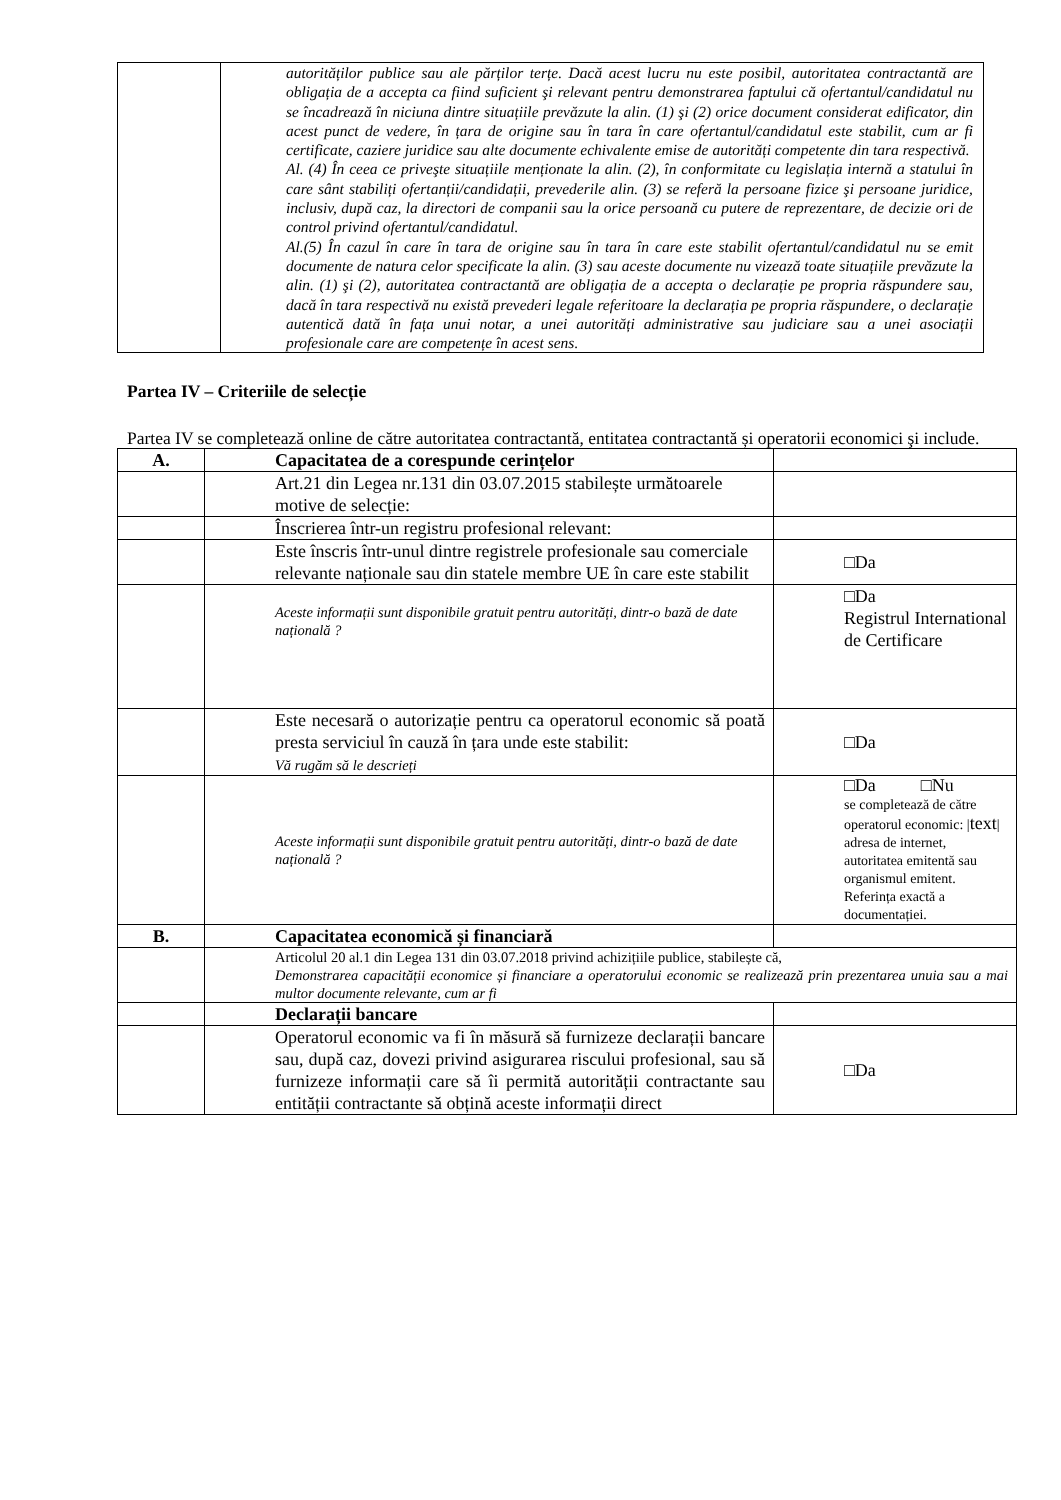| | autorităților publice sau ale părților terțe. Dacă acest lucru nu este posibil, autoritatea contractantă are obligația de a accepta ca fiind suficient şi relevant pentru demonstrarea faptului că ofertantul/candidatul nu se încadrează în niciuna dintre situațiile prevăzute la alin. (1) şi (2) orice document considerat edificator, din acest punct de vedere, în țara de origine sau în tara în care ofertantul/candidatul este stabilit, cum ar fi certificate, caziere juridice sau alte documente echivalente emise de autorități competente din tara respectivă. Al. (4) În ceea ce priveşte situațiile menționate la alin. (2), în conformitate cu legislația internă a statului în care sânt stabiliți ofertanții/candidații, prevederile alin. (3) se referă la persoane fizice şi persoane juridice, inclusiv, după caz, la directori de companii sau la orice persoană cu putere de reprezentare, de decizie ori de control privind ofertantul/candidatul. Al.(5) În cazul în care în tara de origine sau în tara în care este stabilit ofertantul/candidatul nu se emit documente de natura celor specificate la alin. (3) sau aceste documente nu vizează toate situațiile prevăzute la alin. (1) şi (2), autoritatea contractantă are obligația de a accepta o declarație pe propria răspundere sau, dacă în tara respectivă nu există prevederi legale referitoare la declarația pe propria răspundere, o declarație autentică dată în fața unui notar, a unei autorități administrative sau judiciare sau a unei asociații profesionale care are competențe în acest sens. |
Partea IV – Criteriile de selecție
Partea IV se completează online de către autoritatea contractantă, entitatea contractantă și operatorii economici şi include.
| A. | Capacitatea de a corespunde cerințelor | |
| | Art.21 din Legea nr.131 din 03.07.2015 stabilește următoarele motive de selecție: | |
| | Înscrierea într-un registru profesional relevant: | |
| | Este înscris într-unul dintre registrele profesionale sau comerciale relevante naționale sau din statele membre UE în care este stabilit | □Da |
| | Aceste informații sunt disponibile gratuit pentru autorități, dintr-o bază de date națională ? | □Da Registrul International de Certificare |
| | Este necesară o autorizație pentru ca operatorul economic să poată presta serviciul în cauză în țara unde este stabilit: Vă rugăm să le descrieți | □Da |
| | Aceste informații sunt disponibile gratuit pentru autorități, dintr-o bază de date națională ? | □Da □Nu se completează de către operatorul economic: / text / adresa de internet, autoritatea emitentă sau organismul emitent. Referința exactă a documentației. |
| B. | Capacitatea economică și financiară | |
| | Articolul 20 al.1 din Legea 131 din 03.07.2018 privind achizițiile publice, stabilește că, Demonstrarea capacității economice și financiare a operatorului economic se realizează prin prezentarea unuia sau a mai multor documente relevante, cum ar fi | |
| | Declarații bancare | |
| | Operatorul economic va fi în măsură să furnizeze declarații bancare sau, după caz, dovezi privind asigurarea riscului profesional, sau să furnizeze informații care să îi permită autorității contractante sau entității contractante să obțină aceste informații direct | □Da |